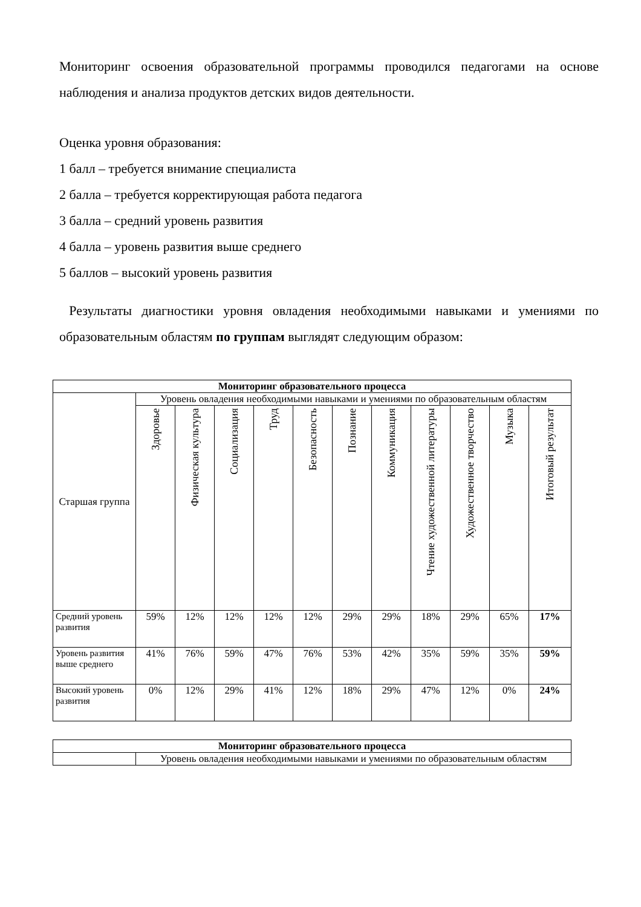Мониторинг освоения образовательной программы проводился педагогами на основе наблюдения и анализа продуктов детских видов деятельности.
Оценка уровня образования:
1 балл – требуется внимание специалиста
2 балла – требуется корректирующая работа педагога
3 балла – средний уровень развития
4 балла – уровень развития выше среднего
5 баллов – высокий уровень развития
Результаты диагностики уровня овладения необходимыми навыками и умениями по образовательным областям по группам выглядят следующим образом:
| Мониторинг образовательного процесса | | | | | | | | | | | |
| --- | --- | --- | --- | --- | --- | --- | --- | --- | --- | --- | --- |
| Старшая группа | Уровень овладения необходимыми навыками и умениями по образовательным областям | | | | | | | | | | |
| | Здоровье | Физическая культура | Социализация | Труд | Безопасность | Познание | Коммуникация | Чтение художественной литературы | Художественное творчество | Музыка | Итоговый результат |
| Средний уровень развития | 59% | 12% | 12% | 12% | 12% | 29% | 29% | 18% | 29% | 65% | 17% |
| Уровень развития выше среднего | 41% | 76% | 59% | 47% | 76% | 53% | 42% | 35% | 59% | 35% | 59% |
| Высокий уровень развития | 0% | 12% | 29% | 41% | 12% | 18% | 29% | 47% | 12% | 0% | 24% |
| Мониторинг образовательного процесса | |
| --- | --- |
| | Уровень овладения необходимыми навыками и умениями по образовательным областям |